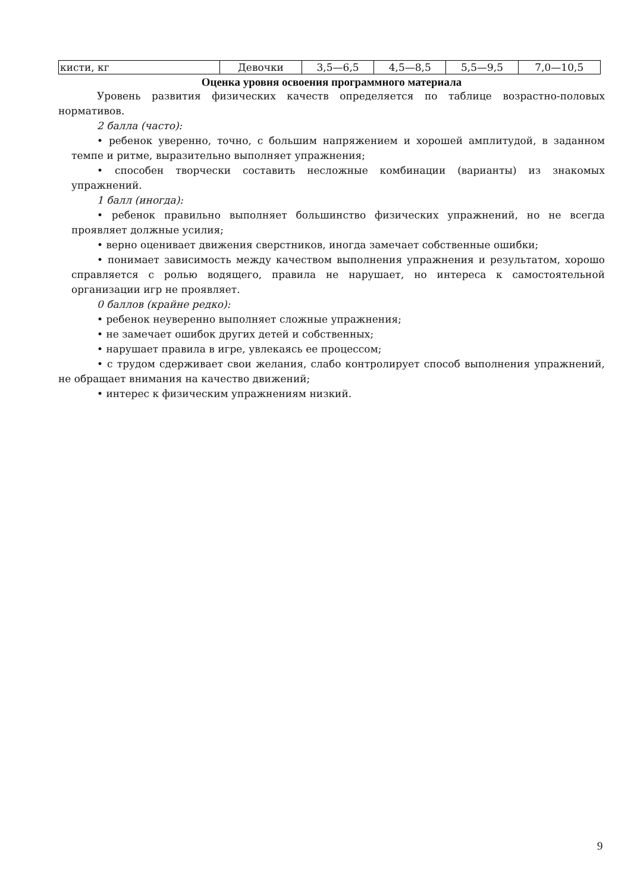| кисти, кг | Девочки | 3,5—6,5 | 4,5—8,5 | 5,5—9,5 | 7,0—10,5 |
Оценка уровня освоения программного материала
Уровень развития физических качеств определяется по таблице возрастно-половых нормативов.
2 балла (часто):
• ребенок уверенно, точно, с большим напряжением и хорошей амплитудой, в заданном темпе и ритме, выразительно выполняет упражнения;
• способен творчески составить несложные комбинации (варианты) из знакомых упражнений.
1 балл (иногда):
• ребенок правильно выполняет большинство физических упражнений, но не всегда проявляет должные усилия;
• верно оценивает движения сверстников, иногда замечает собственные ошибки;
• понимает зависимость между качеством выполнения упражнения и результатом, хорошо справляется с ролью водящего, правила не нарушает, но интереса к самостоятельной организации игр не проявляет.
0 баллов (крайне редко):
• ребенок неуверенно выполняет сложные упражнения;
• не замечает ошибок других детей и собственных;
• нарушает правила в игре, увлекаясь ее процессом;
• с трудом сдерживает свои желания, слабо контролирует способ выполнения упражнений, не обращает внимания на качество движений;
• интерес к физическим упражнениям низкий.
9